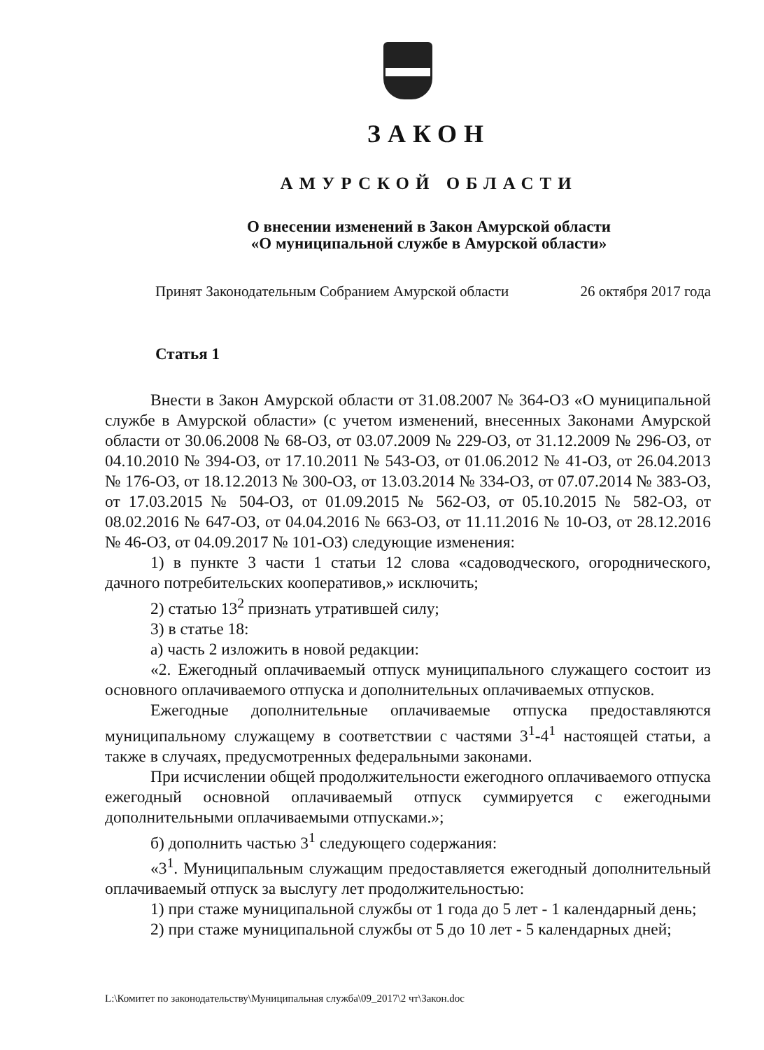ЗАКОН
АМУРСКОЙ ОБЛАСТИ
О внесении изменений в Закон Амурской области
«О муниципальной службе в Амурской области»
Принят Законодательным Собранием Амурской области 26 октября 2017 года
Статья 1
Внести в Закон Амурской области от 31.08.2007 № 364-ОЗ «О муниципальной службе в Амурской области» (с учетом изменений, внесенных Законами Амурской области от 30.06.2008 № 68-ОЗ, от 03.07.2009 № 229-ОЗ, от 31.12.2009 № 296-ОЗ, от 04.10.2010 № 394-ОЗ, от 17.10.2011 № 543-ОЗ, от 01.06.2012 № 41-ОЗ, от 26.04.2013 № 176-ОЗ, от 18.12.2013 № 300-ОЗ, от 13.03.2014 № 334-ОЗ, от 07.07.2014 № 383-ОЗ, от 17.03.2015 № 504-ОЗ, от 01.09.2015 № 562-ОЗ, от 05.10.2015 № 582-ОЗ, от 08.02.2016 № 647-ОЗ, от 04.04.2016 № 663-ОЗ, от 11.11.2016 № 10-ОЗ, от 28.12.2016 № 46-ОЗ, от 04.09.2017 № 101-ОЗ) следующие изменения:
1) в пункте 3 части 1 статьи 12 слова «садоводческого, огороднического, дачного потребительских кооперативов,» исключить;
2) статью 13<sup>2</sup> признать утратившей силу;
3) в статье 18:
а) часть 2 изложить в новой редакции:
«2. Ежегодный оплачиваемый отпуск муниципального служащего состоит из основного оплачиваемого отпуска и дополнительных оплачиваемых отпусков.
Ежегодные дополнительные оплачиваемые отпуска предоставляются муниципальному служащему в соответствии с частями 3<sup>1</sup>-4<sup>1</sup> настоящей статьи, а также в случаях, предусмотренных федеральными законами.
При исчислении общей продолжительности ежегодного оплачиваемого отпуска ежегодный основной оплачиваемый отпуск суммируется с ежегодными дополнительными оплачиваемыми отпусками.»;
б) дополнить частью 3<sup>1</sup> следующего содержания:
«3<sup>1</sup>. Муниципальным служащим предоставляется ежегодный дополнительный оплачиваемый отпуск за выслугу лет продолжительностью:
1) при стаже муниципальной службы от 1 года до 5 лет - 1 календарный день;
2) при стаже муниципальной службы от 5 до 10 лет - 5 календарных дней;
L:\Комитет по законодательству\Муниципальная служба\09_2017\2 чт\Закон.doc